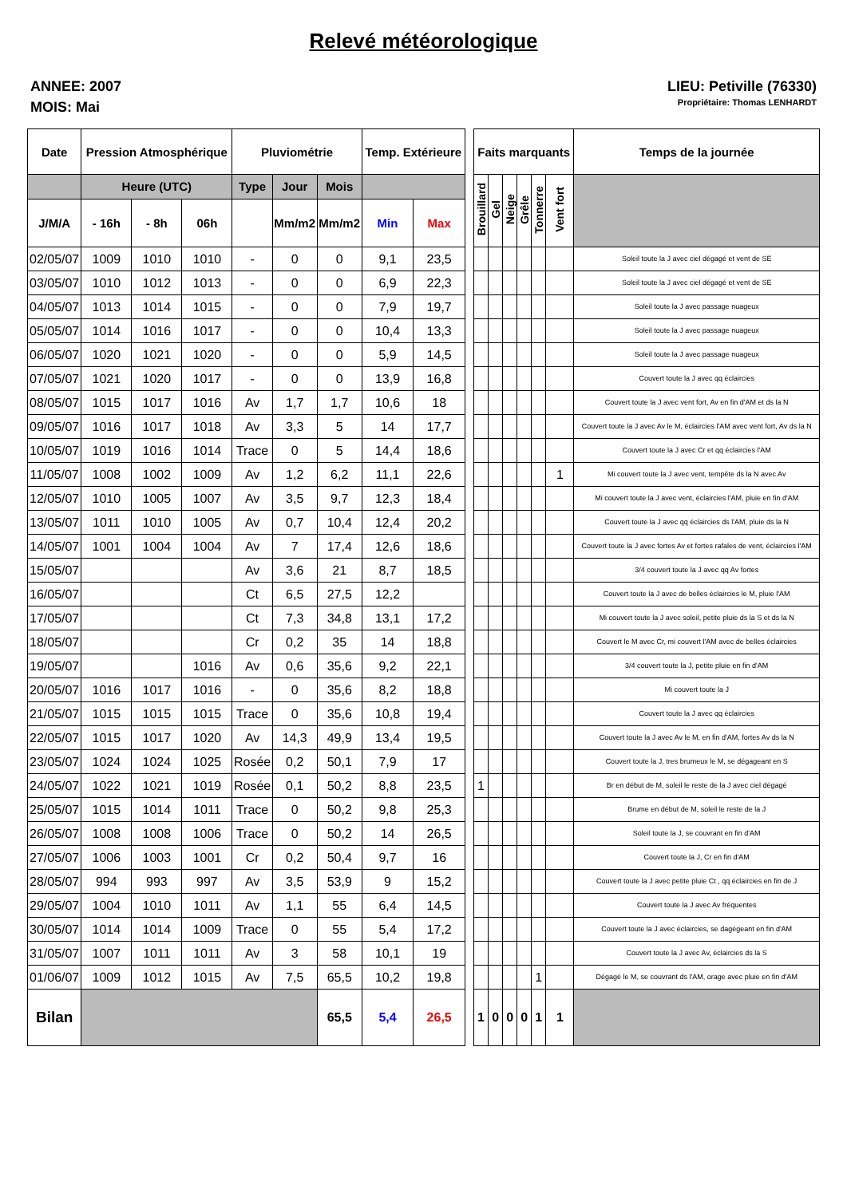Relevé météorologique
ANNEE: 2007
MOIS: Mai
LIEU: Petiville (76330)
Propriétaire: Thomas LENHARDT
| Date | Pression Atmosphérique | | | Pluviométrie | | | Temp. Extérieure | | | Faits marquants | | | | | | Temps de la journée | | | | | | |
| --- | --- | --- | --- | --- | --- | --- | --- | --- | --- | --- | --- | --- | --- | --- | --- | --- | --- | --- | --- | --- | --- | --- |
| | Heure (UTC) | | | Type | Jour | Mois | | | | Brouillard | Gel | Neige | Grêle | Tonnerre | Vent fort | | | | | | | |
| J/M/A | - 16h | - 8h | 06h | | Mm/m2 | Mm/m2 | Min | Max | | | | | | | | | | | | | | |
| 02/05/07 | 1009 | 1010 | 1010 | - | 0 | 0 | 9,1 | 23,5 | | | | | | | | Soleil toute la J avec ciel dégagé et vent de SE | | | | | | |
| 03/05/07 | 1010 | 1012 | 1013 | - | 0 | 0 | 6,9 | 22,3 | | | | | | | | Soleil toute la J avec ciel dégagé et vent de SE | | | | | | |
| 04/05/07 | 1013 | 1014 | 1015 | - | 0 | 0 | 7,9 | 19,7 | | | | | | | | Soleil toute la J avec passage nuageux | | | | | | |
| 05/05/07 | 1014 | 1016 | 1017 | - | 0 | 0 | 10,4 | 13,3 | | | | | | | | Soleil toute la J avec passage nuageux | | | | | | |
| 06/05/07 | 1020 | 1021 | 1020 | - | 0 | 0 | 5,9 | 14,5 | | | | | | | | Soleil toute la J avec passage nuageux | | | | | | |
| 07/05/07 | 1021 | 1020 | 1017 | - | 0 | 0 | 13,9 | 16,8 | | | | | | | | Couvert toute la J avec qq éclaircies | | | | | | |
| 08/05/07 | 1015 | 1017 | 1016 | Av | 1,7 | 1,7 | 10,6 | 18 | | | | | | | | Couvert toute la J avec vent fort, Av en fin d'AM et ds la N | | | | | | |
| 09/05/07 | 1016 | 1017 | 1018 | Av | 3,3 | 5 | 14 | 17,7 | | | | | | | | Couvert toute la J avec Av le M, éclaircies l'AM avec vent fort, Av ds la N | | | | | | |
| 10/05/07 | 1019 | 1016 | 1014 | Trace | 0 | 5 | 14,4 | 18,6 | | | | | | | | Couvert toute la J avec Cr et qq éclaircies l'AM | | | | | | |
| 11/05/07 | 1008 | 1002 | 1009 | Av | 1,2 | 6,2 | 11,1 | 22,6 | | | | | | | 1 | Mi couvert toute la J avec vent, tempête ds la N avec Av | | | | | | |
| 12/05/07 | 1010 | 1005 | 1007 | Av | 3,5 | 9,7 | 12,3 | 18,4 | | | | | | | | Mi couvert toute la J avec vent, éclaircies l'AM, pluie en fin d'AM | | | | | | |
| 13/05/07 | 1011 | 1010 | 1005 | Av | 0,7 | 10,4 | 12,4 | 20,2 | | | | | | | | Couvert toute la J avec qq éclaircies ds l'AM, pluie ds la N | | | | | | |
| 14/05/07 | 1001 | 1004 | 1004 | Av | 7 | 17,4 | 12,6 | 18,6 | | | | | | | | Couvert toute la J avec fortes Av et fortes rafales de vent, éclaircies l'AM | | | | | | |
| 15/05/07 | | | | Av | 3,6 | 21 | 8,7 | 18,5 | | | | | | | | 3/4 couvert toute la J avec qq Av fortes | | | | | | |
| 16/05/07 | | | | Ct | 6,5 | 27,5 | 12,2 | | | | | | | | | Couvert toute la J avec de belles éclaircies le M, pluie l'AM | | | | | | |
| 17/05/07 | | | | Ct | 7,3 | 34,8 | 13,1 | 17,2 | | | | | | | | Mi couvert toute la J avec soleil, petite pluie ds la S et ds la N | | | | | | |
| 18/05/07 | | | | Cr | 0,2 | 35 | 14 | 18,8 | | | | | | | | Couvert le M avec Cr, mi couvert l'AM avec de belles éclaircies | | | | | | |
| 19/05/07 | | | 1016 | Av | 0,6 | 35,6 | 9,2 | 22,1 | | | | | | | | 3/4 couvert toute la J, petite pluie en fin d'AM | | | | | | |
| 20/05/07 | 1016 | 1017 | 1016 | - | 0 | 35,6 | 8,2 | 18,8 | | | | | | | | Mi couvert toute la J | | | | | | |
| 21/05/07 | 1015 | 1015 | 1015 | Trace | 0 | 35,6 | 10,8 | 19,4 | | | | | | | | Couvert toute la J avec qq éclaircies | | | | | | |
| 22/05/07 | 1015 | 1017 | 1020 | Av | 14,3 | 49,9 | 13,4 | 19,5 | | | | | | | | Couvert toute la J avec Av le M, en fin d'AM, fortes Av ds la N | | | | | | |
| 23/05/07 | 1024 | 1024 | 1025 | Rosée | 0,2 | 50,1 | 7,9 | 17 | | | | | | | | Couvert toute la J, tres brumeux le M, se dégageant en S | | | | | | |
| 24/05/07 | 1022 | 1021 | 1019 | Rosée | 0,1 | 50,2 | 8,8 | 23,5 | | 1 | | | | | | Br en début de M, soleil le reste de la J avec ciel dégagé | | | | | | |
| 25/05/07 | 1015 | 1014 | 1011 | Trace | 0 | 50,2 | 9,8 | 25,3 | | | | | | | | Brume en début de M, soleil le reste de la J | | | | | | |
| 26/05/07 | 1008 | 1008 | 1006 | Trace | 0 | 50,2 | 14 | 26,5 | | | | | | | | Soleil toute la J, se couvrant en fin d'AM | | | | | | |
| 27/05/07 | 1006 | 1003 | 1001 | Cr | 0,2 | 50,4 | 9,7 | 16 | | | | | | | | Couvert toute la J, Cr en fin d'AM | | | | | | |
| 28/05/07 | 994 | 993 | 997 | Av | 3,5 | 53,9 | 9 | 15,2 | | | | | | | | Couvert toute la J avec petite pluie Ct , qq éclaircies en fin de J | | | | | | |
| 29/05/07 | 1004 | 1010 | 1011 | Av | 1,1 | 55 | 6,4 | 14,5 | | | | | | | | Couvert toute la J avec Av fréquentes | | | | | | |
| 30/05/07 | 1014 | 1014 | 1009 | Trace | 0 | 55 | 5,4 | 17,2 | | | | | | | | Couvert toute la J avec éclaircies, se dagégeant en fin d'AM | | | | | | |
| 31/05/07 | 1007 | 1011 | 1011 | Av | 3 | 58 | 10,1 | 19 | | | | | | | | Couvert toute la J avec Av, éclaircies ds la S | | | | | | |
| 01/06/07 | 1009 | 1012 | 1015 | Av | 7,5 | 65,5 | 10,2 | 19,8 | | | | | | 1 | | Dégagé le M, se couvrant ds l'AM, orage avec pluie en fin d'AM | | | | | | |
| Bilan | | | | | | | | | | | | 65,5 | 5,4 | 26,5 | | 1 | 0 | 0 | 0 | 1 | 1 | |